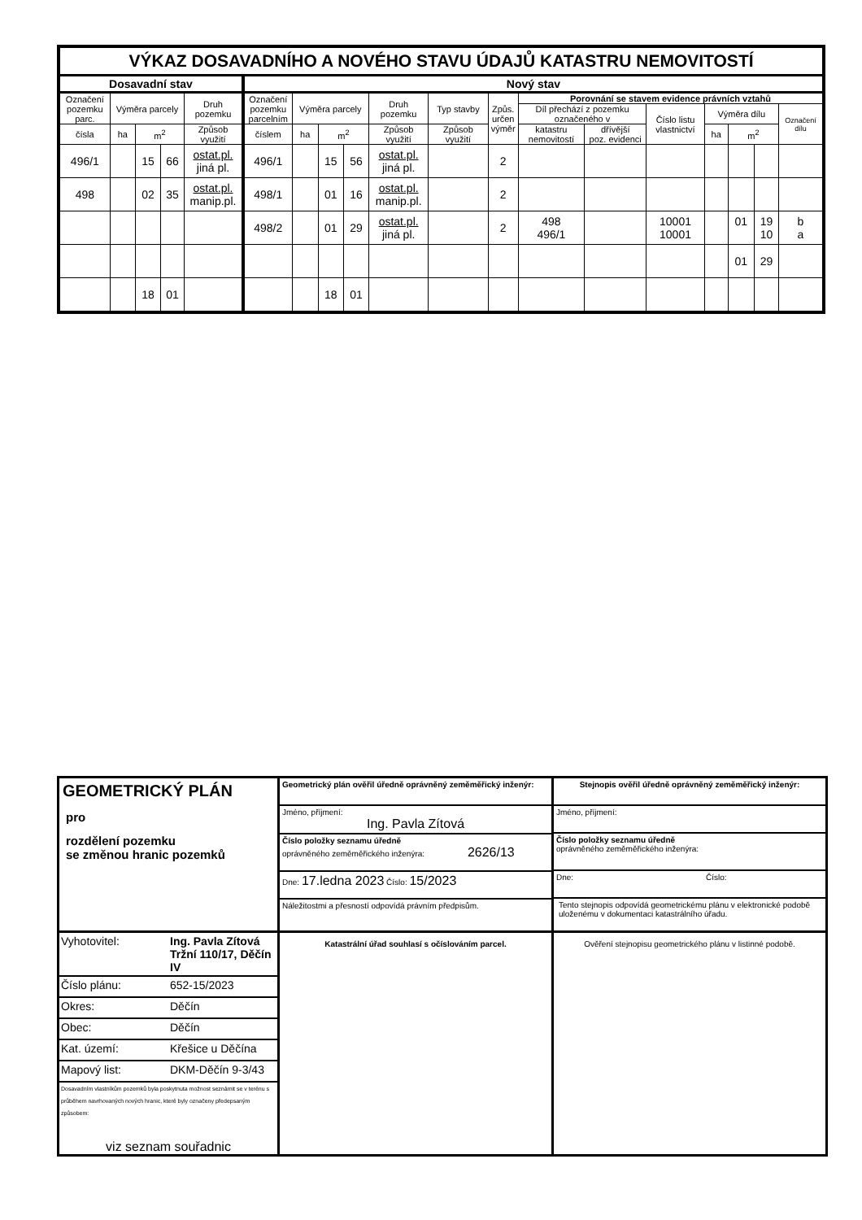| VÝKAZ DOSAVADNÍHO A NOVÉHO STAVU ÚDAJŮ KATASTRU NEMOVITOSTÍ | | | | | | | | | | | | | | | | | | |
| --- | --- | --- | --- | --- | --- | --- | --- | --- | --- | --- | --- | --- | --- | --- | --- | --- | --- | --- |
| Dosavadní stav | | | | | Nový stav | | | | | | | | | | | | | |
| Označení pozemku parc. | Výměra parcely | | | Druh pozemku | Označení pozemku parcelním | Výměra parcely | | | Druh pozemku | Typ stavby | Způs. určen výměr | Porovnání se stavem evidence právních vztahů | | | | | | |
| | | | | | | | | | | | | Díl přechází z pozemku označeného v | | Číslo listu vlastnictví | Výměra dílu | | | Označení dílu |
| | | | | Způsob využití | | | | | Způsob využití | Způsob využití | | katastru nemovitostí | dřívější poz. evidenci | | | | | |
| čísla | ha | m<sup>2</sup> | | | číslem | ha | m<sup>2</sup> | | | | | | | | ha | m<sup>2</sup> | | |
| 496/1 | | 15 | 66 | ostat.pl. jiná pl. | 496/1 | | 15 | 56 | ostat.pl. jiná pl. | | 2 | | | | | | | |
| 498 | | 02 | 35 | ostat.pl. manip.pl. | 498/1 | | 01 | 16 | ostat.pl. manip.pl. | | 2 | | | | | | | |
| | | | | | 498/2 | | 01 | 29 | ostat.pl. jiná pl. | | 2 | 498 496/1 | | 10001 10001 | | 01 | 19 10 | b a |
| | | | | | | | | | | | | | | | | 01 | 29 | |
| | | 18 | 01 | | | | 18 | 01 | | | | | | | | | | |
| GEOMETRICKÝ PLÁN pro rozdělení pozemku se změnou hranic pozemků | Geometrický plán ověřil úředně oprávněný zeměměřický inženýr: Jméno, příjmení: Ing. Pavla Zítová Číslo položky seznamu úředně oprávněného zeměměřického inženýra: 2626/13 Dne: 17.ledna 2023 Číslo: 15/2023 Náležitostmi a přesností odpovídá právním předpisům. | Stejnopis ověřil úředně oprávněný zeměměřický inženýr: Jméno, příjmení: Číslo položky seznamu úředně oprávněného zeměměřického inženýra: Dne: Číslo: Tento stejnopis odpovídá geometrickému plánu v elektronické podobě uloženému v dokumentaci katastrálního úřadu. |
| / Vyhotovitel: / Ing. Pavla Zítová Tržní 110/17, Děčín IV / / Číslo plánu: / 652-15/2023 / / Okres: / Děčín / / Obec: / Děčín / / Kat. území: / Křešice u Děčína / / Mapový list: / DKM-Děčín 9-3/43 / Dosavadním vlastníkům pozemků byla poskytnuta možnost seznámit se v terénu s průběhem navrhovaných nových hranic, které byly označeny předepsaným způsobem: viz seznam souřadnic | Katastrální úřad souhlasí s očíslováním parcel. | Ověření stejnopisu geometrického plánu v listinné podobě. |